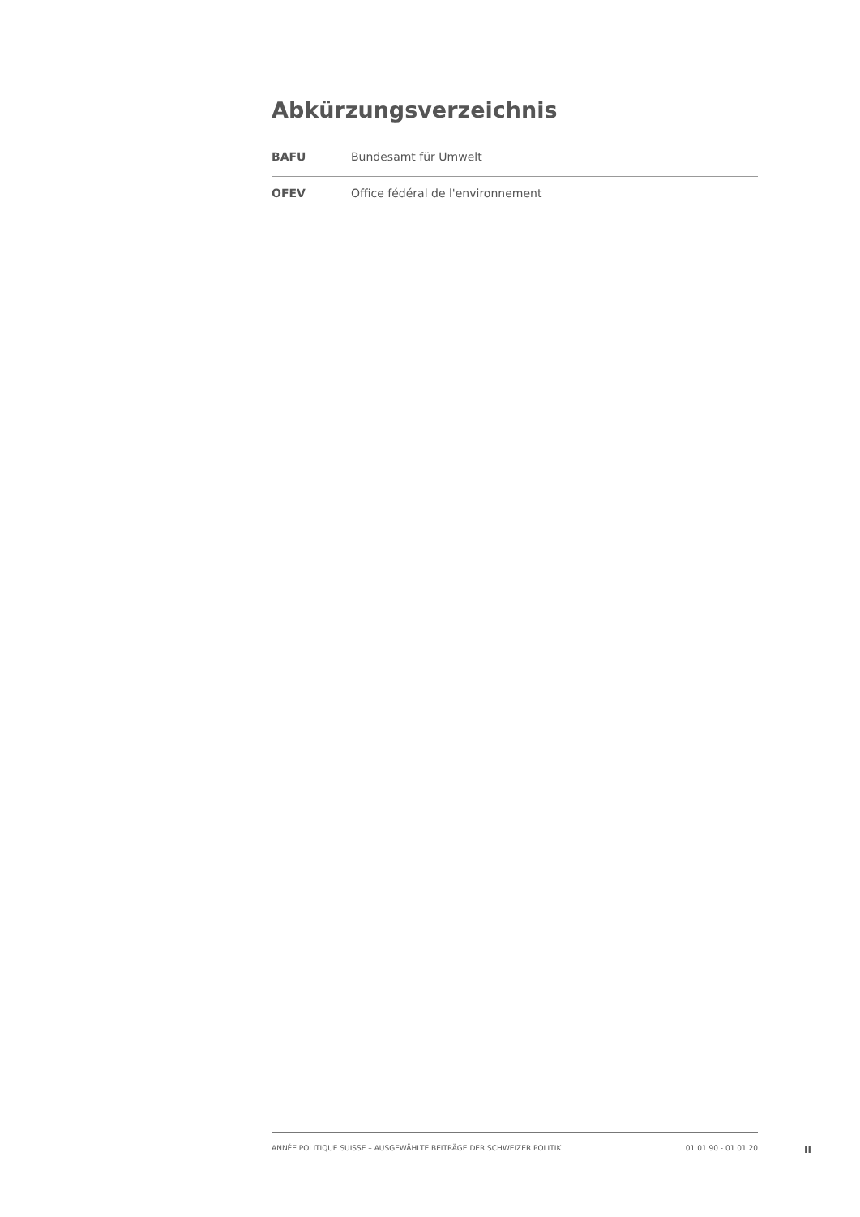Abkürzungsverzeichnis
| BAFU | Bundesamt für Umwelt |
| OFEV | Office fédéral de l'environnement |
ANNÉE POLITIQUE SUISSE – AUSGEWÄHLTE BEITRÄGE DER SCHWEIZER POLITIK 01.01.90 - 01.01.20
II